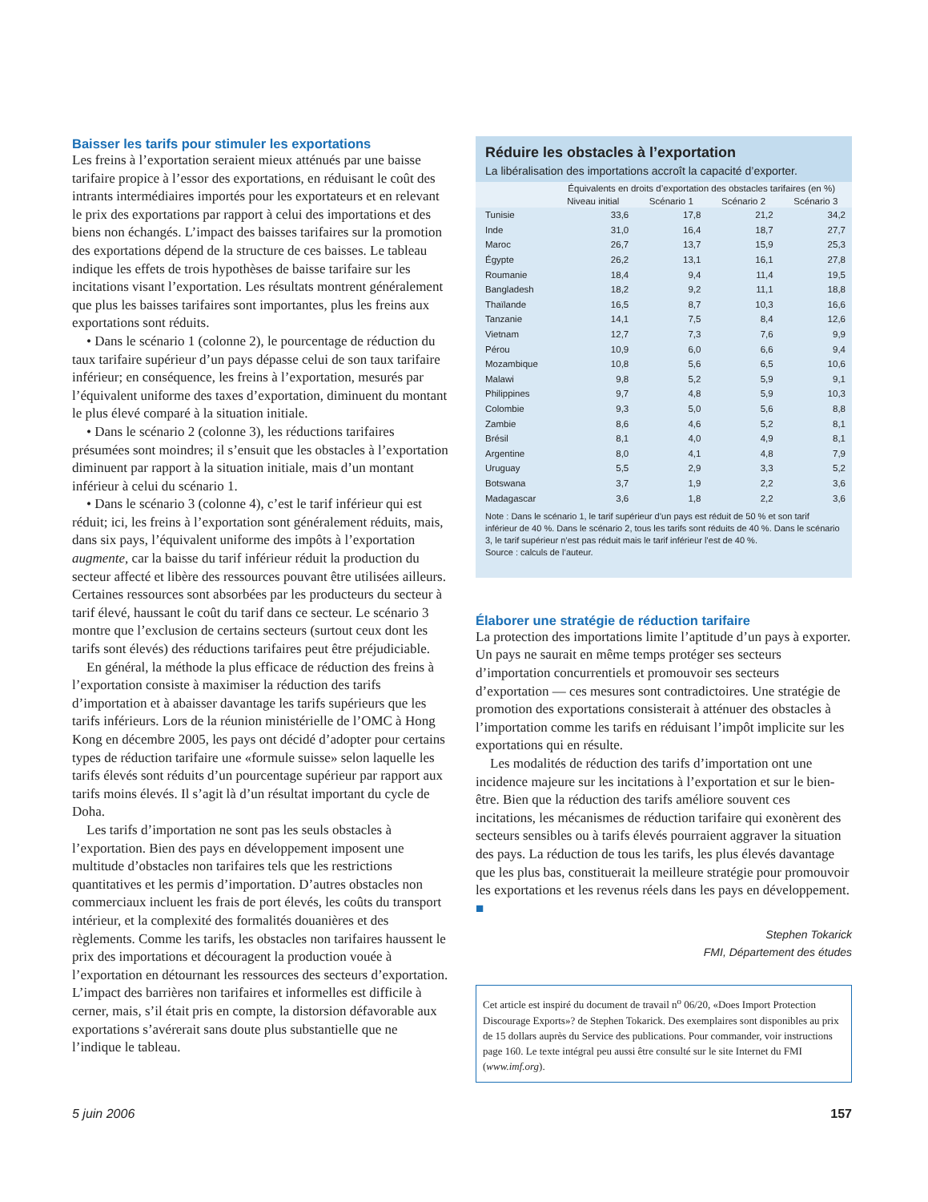Baisser les tarifs pour stimuler les exportations
Les freins à l’exportation seraient mieux atténués par une baisse tarifaire propice à l’essor des exportations, en réduisant le coût des intrants intermédiaires importés pour les exportateurs et en relevant le prix des exportations par rapport à celui des importations et des biens non échangés. L’impact des baisses tarifaires sur la promotion des exportations dépend de la structure de ces baisses. Le tableau indique les effets de trois hypothèses de baisse tarifaire sur les incitations visant l’exportation. Les résultats montrent généralement que plus les baisses tarifaires sont importantes, plus les freins aux exportations sont réduits.
• Dans le scénario 1 (colonne 2), le pourcentage de réduction du taux tarifaire supérieur d’un pays dépasse celui de son taux tarifaire inférieur; en conséquence, les freins à l’exportation, mesurés par l’équivalent uniforme des taxes d’exportation, diminuent du montant le plus élevé comparé à la situation initiale.
• Dans le scénario 2 (colonne 3), les réductions tarifaires présumées sont moindres; il s’ensuit que les obstacles à l’exportation diminuent par rapport à la situation initiale, mais d’un montant inférieur à celui du scénario 1.
• Dans le scénario 3 (colonne 4), c’est le tarif inférieur qui est réduit; ici, les freins à l’exportation sont généralement réduits, mais, dans six pays, l’équivalent uniforme des impôts à l’exportation augmente, car la baisse du tarif inférieur réduit la production du secteur affecté et libère des ressources pouvant être utilisées ailleurs. Certaines ressources sont absorbées par les producteurs du secteur à tarif élevé, haussant le coût du tarif dans ce secteur. Le scénario 3 montre que l’exclusion de certains secteurs (surtout ceux dont les tarifs sont élevés) des réductions tarifaires peut être préjudiciable.
En général, la méthode la plus efficace de réduction des freins à l’exportation consiste à maximiser la réduction des tarifs d’importation et à abaisser davantage les tarifs supérieurs que les tarifs inférieurs. Lors de la réunion ministérielle de l’OMC à Hong Kong en décembre 2005, les pays ont décidé d’adopter pour certains types de réduction tarifaire une «formule suisse» selon laquelle les tarifs élevés sont réduits d’un pourcentage supérieur par rapport aux tarifs moins élevés. Il s’agit là d’un résultat important du cycle de Doha.
Les tarifs d’importation ne sont pas les seuls obstacles à l’exportation. Bien des pays en développement imposent une multitude d’obstacles non tarifaires tels que les restrictions quantitatives et les permis d’importation. D’autres obstacles non commerciaux incluent les frais de port élevés, les coûts du transport intérieur, et la complexité des formalités douanières et des règlements. Comme les tarifs, les obstacles non tarifaires haussent le prix des importations et découragent la production vouée à l’exportation en détournant les ressources des secteurs d’exportation. L’impact des barrières non tarifaires et informelles est difficile à cerner, mais, s’il était pris en compte, la distorsion défavorable aux exportations s’avérerait sans doute plus substantielle que ne l’indique le tableau.
Réduire les obstacles à l’exportation
La libéralisation des importations accroît la capacité d’exporter.
| | Équivalents en droits d’exportation des obstacles tarifaires (en %) | | | |
| --- | --- | --- | --- | --- |
| | Niveau initial | Scénario 1 | Scénario 2 | Scénario 3 |
| Tunisie | 33,6 | 17,8 | 21,2 | 34,2 |
| Inde | 31,0 | 16,4 | 18,7 | 27,7 |
| Maroc | 26,7 | 13,7 | 15,9 | 25,3 |
| Égypte | 26,2 | 13,1 | 16,1 | 27,8 |
| Roumanie | 18,4 | 9,4 | 11,4 | 19,5 |
| Bangladesh | 18,2 | 9,2 | 11,1 | 18,8 |
| Thaïlande | 16,5 | 8,7 | 10,3 | 16,6 |
| Tanzanie | 14,1 | 7,5 | 8,4 | 12,6 |
| Vietnam | 12,7 | 7,3 | 7,6 | 9,9 |
| Pérou | 10,9 | 6,0 | 6,6 | 9,4 |
| Mozambique | 10,8 | 5,6 | 6,5 | 10,6 |
| Malawi | 9,8 | 5,2 | 5,9 | 9,1 |
| Philippines | 9,7 | 4,8 | 5,9 | 10,3 |
| Colombie | 9,3 | 5,0 | 5,6 | 8,8 |
| Zambie | 8,6 | 4,6 | 5,2 | 8,1 |
| Brésil | 8,1 | 4,0 | 4,9 | 8,1 |
| Argentine | 8,0 | 4,1 | 4,8 | 7,9 |
| Uruguay | 5,5 | 2,9 | 3,3 | 5,2 |
| Botswana | 3,7 | 1,9 | 2,2 | 3,6 |
| Madagascar | 3,6 | 1,8 | 2,2 | 3,6 |
Note : Dans le scénario 1, le tarif supérieur d’un pays est réduit de 50 % et son tarif inférieur de 40 %. Dans le scénario 2, tous les tarifs sont réduits de 40 %. Dans le scénario 3, le tarif supérieur n’est pas réduit mais le tarif inférieur l’est de 40 %.
Source : calculs de l’auteur.
Élaborer une stratégie de réduction tarifaire
La protection des importations limite l’aptitude d’un pays à exporter. Un pays ne saurait en même temps protéger ses secteurs d’importation concurrentiels et promouvoir ses secteurs d’exportation — ces mesures sont contradictoires. Une stratégie de promotion des exportations consisterait à atténuer des obstacles à l’importation comme les tarifs en réduisant l’impôt implicite sur les exportations qui en résulte.
Les modalités de réduction des tarifs d’importation ont une incidence majeure sur les incitations à l’exportation et sur le bien-être. Bien que la réduction des tarifs améliore souvent ces incitations, les mécanismes de réduction tarifaire qui exonèrent des secteurs sensibles ou à tarifs élevés pourraient aggraver la situation des pays. La réduction de tous les tarifs, les plus élevés davantage que les plus bas, constituerait la meilleure stratégie pour promouvoir les exportations et les revenus réels dans les pays en développement. ■
Stephen Tokarick
FMI, Département des études
Cet article est inspiré du document de travail n<sup>o</sup> 06/20, «Does Import Protection Discourage Exports»? de Stephen Tokarick. Des exemplaires sont disponibles au prix de 15 dollars auprès du Service des publications. Pour commander, voir instructions page 160. Le texte intégral peu aussi être consulté sur le site Internet du FMI (www.imf.org).
5 juin 2006 157